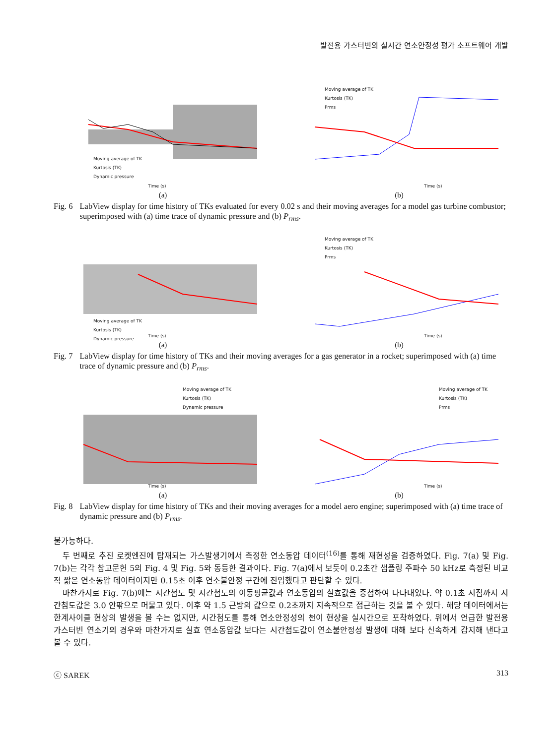발전용 가스터빈의 실시간 연소안정성 평가 소프트웨어 개발
Moving average of TK
Kurtosis (TK)
Dynamic pressure
Time (s)
(a)
Moving average of TK
Kurtosis (TK)
Prms
Time (s)
(b)
Fig. 6 LabView display for time history of TKs evaluated for every 0.02 s and their moving averages for a model gas turbine combustor; superimposed with (a) time trace of dynamic pressure and (b) P<sub>rms</sub>.
Moving average of TK
Kurtosis (TK)
Dynamic pressure
Time (s)
(a)
Moving average of TK
Kurtosis (TK)
Prms
Time (s)
(b)
Fig. 7 LabView display for time history of TKs and their moving averages for a gas generator in a rocket; superimposed with (a) time trace of dynamic pressure and (b) P<sub>rms</sub>.
Moving average of TK
Kurtosis (TK)
Dynamic pressure
Time (s)
(a)
Moving average of TK
Kurtosis (TK)
Prms
Time (s)
(b)
Fig. 8 LabView display for time history of TKs and their moving averages for a model aero engine; superimposed with (a) time trace of dynamic pressure and (b) P<sub>rms</sub>.
불가능하다.
두 번째로 추진 로켓엔진에 탑재되는 가스발생기에서 측정한 연소동압 데이터<sup>(16)</sup>를 통해 재현성을 검증하였다. Fig. 7(a) 및 Fig. 7(b)는 각각 참고문헌 5의 Fig. 4 및 Fig. 5와 동등한 결과이다. Fig. 7(a)에서 보듯이 0.2초간 샘플링 주파수 50 kHz로 측정된 비교적 짧은 연소동압 데이터이지만 0.15초 이후 연소불안정 구간에 진입했다고 판단할 수 있다.
마찬가지로 Fig. 7(b)에는 시간첨도 및 시간첨도의 이동평균값과 연소동압의 실효값을 중첩하여 나타내었다. 약 0.1초 시점까지 시간첨도값은 3.0 안팎으로 머물고 있다. 이후 약 1.5 근방의 값으로 0.2초까지 지속적으로 접근하는 것을 볼 수 있다. 해당 데이터에서는 한계사이클 현상의 발생을 볼 수는 없지만, 시간첨도를 통해 연소안정성의 천이 현상을 실시간으로 포착하였다. 위에서 언급한 발전용 가스터빈 연소기의 경우와 마찬가지로 실효 연소동압값 보다는 시간첨도값이 연소불안정성 발생에 대해 보다 신속하게 감지해 낸다고 볼 수 있다.
ⓒ SAREK 313